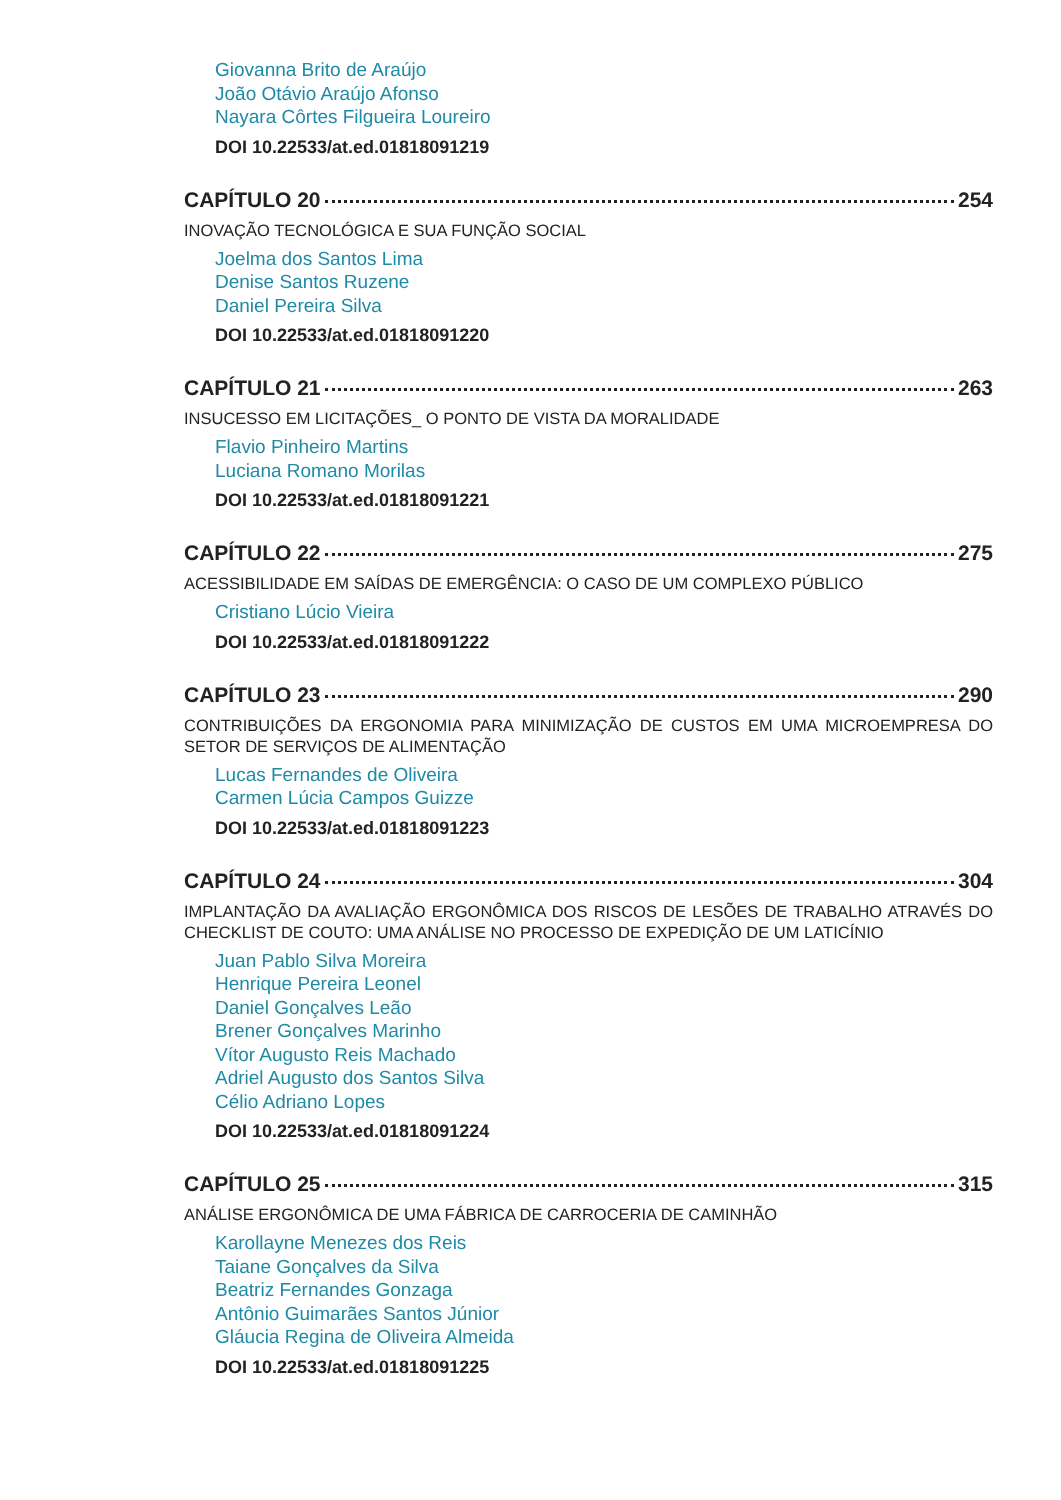Giovanna Brito de Araújo
João Otávio Araújo Afonso
Nayara Côrtes Filgueira Loureiro
DOI 10.22533/at.ed.01818091219
CAPÍTULO 20 254
INOVAÇÃO TECNOLÓGICA E SUA FUNÇÃO SOCIAL
Joelma dos Santos Lima
Denise Santos Ruzene
Daniel Pereira Silva
DOI 10.22533/at.ed.01818091220
CAPÍTULO 21 263
INSUCESSO EM LICITAÇÕES_ O PONTO DE VISTA DA MORALIDADE
Flavio Pinheiro Martins
Luciana Romano Morilas
DOI 10.22533/at.ed.01818091221
CAPÍTULO 22 275
ACESSIBILIDADE EM SAÍDAS DE EMERGÊNCIA: O CASO DE UM COMPLEXO PÚBLICO
Cristiano Lúcio Vieira
DOI 10.22533/at.ed.01818091222
CAPÍTULO 23 290
CONTRIBUIÇÕES DA ERGONOMIA PARA MINIMIZAÇÃO DE CUSTOS EM UMA MICROEMPRESA DO SETOR DE SERVIÇOS DE ALIMENTAÇÃO
Lucas Fernandes de Oliveira
Carmen Lúcia Campos Guizze
DOI 10.22533/at.ed.01818091223
CAPÍTULO 24 304
IMPLANTAÇÃO DA AVALIAÇÃO ERGONÔMICA DOS RISCOS DE LESÕES DE TRABALHO ATRAVÉS DO CHECKLIST DE COUTO: UMA ANÁLISE NO PROCESSO DE EXPEDIÇÃO DE UM LATICÍNIO
Juan Pablo Silva Moreira
Henrique Pereira Leonel
Daniel Gonçalves Leão
Brener Gonçalves Marinho
Vítor Augusto Reis Machado
Adriel Augusto dos Santos Silva
Célio Adriano Lopes
DOI 10.22533/at.ed.01818091224
CAPÍTULO 25 315
ANÁLISE ERGONÔMICA DE UMA FÁBRICA DE CARROCERIA DE CAMINHÃO
Karollayne Menezes dos Reis
Taiane Gonçalves da Silva
Beatriz Fernandes Gonzaga
Antônio Guimarães Santos Júnior
Gláucia Regina de Oliveira Almeida
DOI 10.22533/at.ed.01818091225